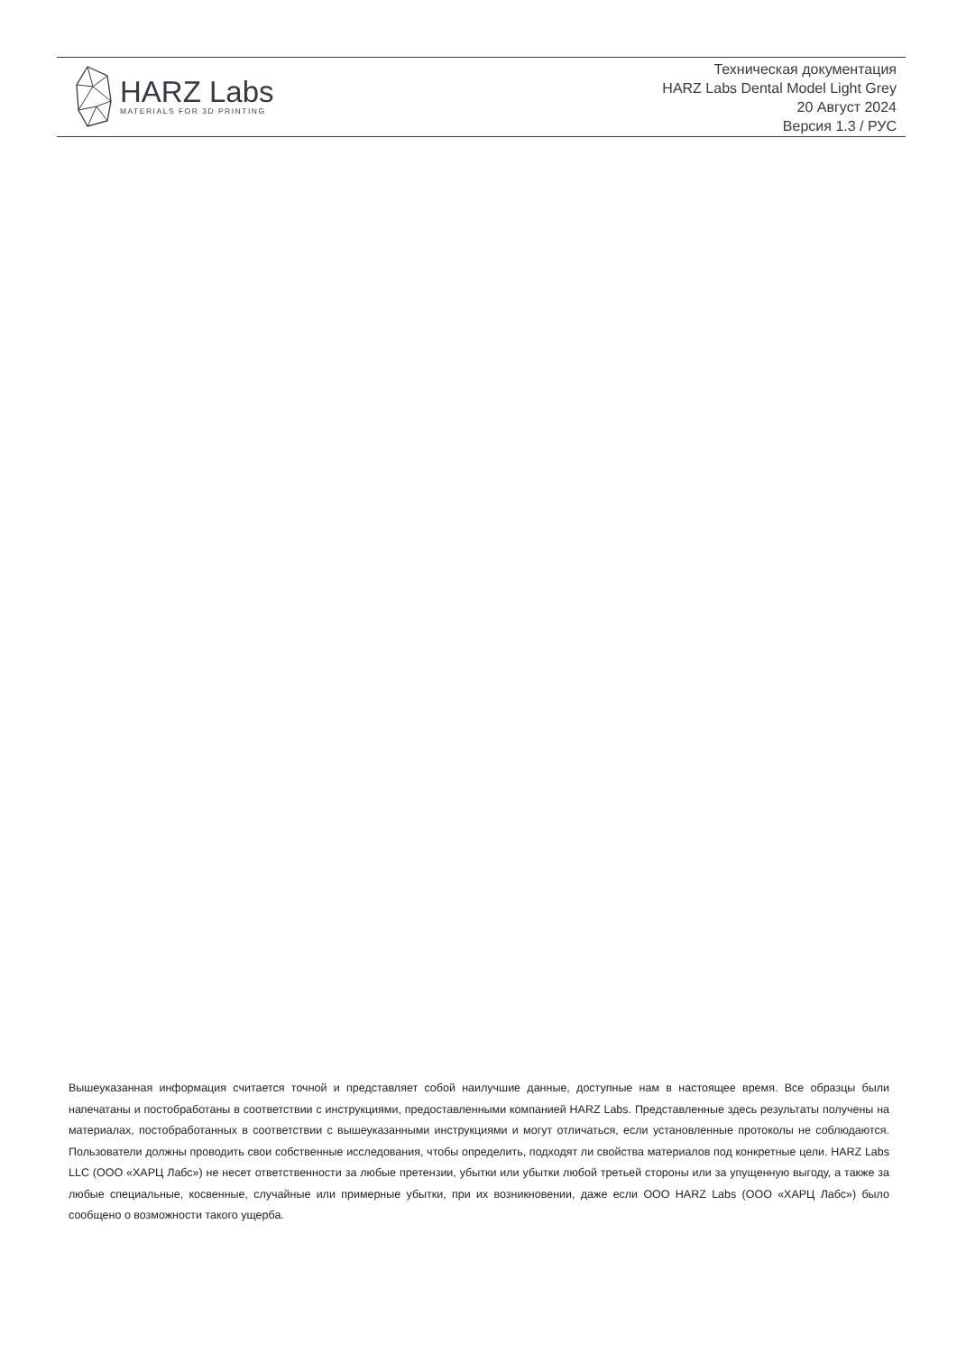HARZ Labs
MATERIALS FOR 3D PRINTING
Техническая документация
HARZ Labs Dental Model Light Grey
20 Август 2024
Версия 1.3 / РУС
Вышеуказанная информация считается точной и представляет собой наилучшие данные, доступные нам в настоящее время. Все образцы были напечатаны и постобработаны в соответствии с инструкциями, предоставленными компанией HARZ Labs. Представленные здесь результаты получены на материалах, постобработанных в соответствии с вышеуказанными инструкциями и могут отличаться, если установленные протоколы не соблюдаются. Пользователи должны проводить свои собственные исследования, чтобы определить, подходят ли свойства материалов под конкретные цели. HARZ Labs LLC (ООО «ХАРЦ Лабс») не несет ответственности за любые претензии, убытки или убытки любой третьей стороны или за упущенную выгоду, а также за любые специальные, косвенные, случайные или примерные убытки, при их возникновении, даже если ООО HARZ Labs (ООО «ХАРЦ Лабс») было сообщено о возможности такого ущерба.